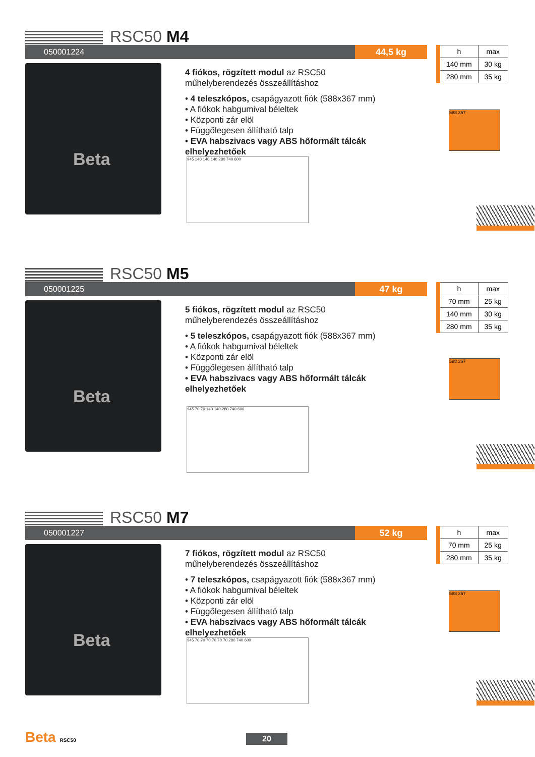RSC50 M4
050001224 44,5 kg
Beta
4 fiókos, rögzített modul az RSC50
műhelyberendezés összeállításhoz
• 4 teleszkópos, csapágyazott fiók (588x367 mm)
• A fiókok habgumival béleltek
• Központi zár elöl
• Függőlegesen állítható talp
• EVA habszivacs vagy ABS hőformált tálcák elhelyezhetőek
945 140 140 140 280 740 600
| h | max |
| --- | --- |
| 140 mm | 30 kg |
| 280 mm | 35 kg |
588 367
RSC50 M5
050001225 47 kg
Beta
5 fiókos, rögzített modul az RSC50
műhelyberendezés összeállításhoz
• 5 teleszkópos, csapágyazott fiók (588x367 mm)
• A fiókok habgumival béleltek
• Központi zár elöl
• Függőlegesen állítható talp
• EVA habszivacs vagy ABS hőformált tálcák elhelyezhetőek
945 70 70 140 140 280 740 600
| h | max |
| --- | --- |
| 70 mm | 25 kg |
| 140 mm | 30 kg |
| 280 mm | 35 kg |
588 367
RSC50 M7
050001227 52 kg
Beta
7 fiókos, rögzített modul az RSC50
műhelyberendezés összeállításhoz
• 7 teleszkópos, csapágyazott fiók (588x367 mm)
• A fiókok habgumival béleltek
• Központi zár elöl
• Függőlegesen állítható talp
• EVA habszivacs vagy ABS hőformált tálcák elhelyezhetőek
945 70 70 70 70 70 70 280 740 600
| h | max |
| --- | --- |
| 70 mm | 25 kg |
| 280 mm | 35 kg |
588 367
Beta RSC50 20